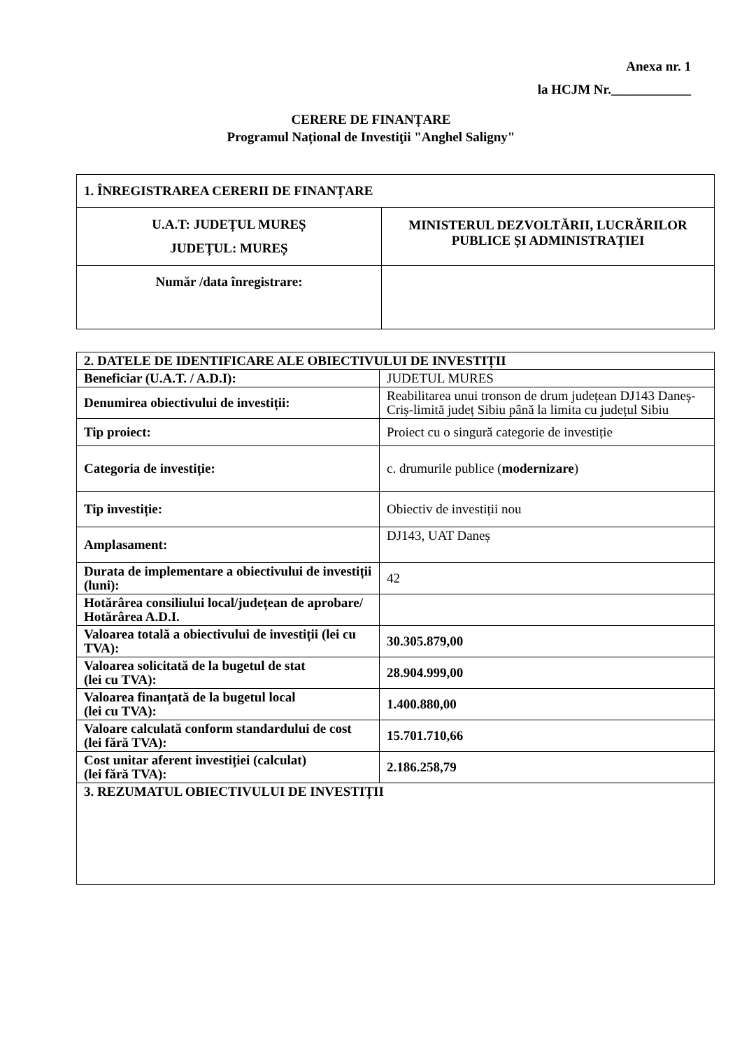Anexa nr. 1
la HCJM Nr.____________
CERERE DE FINANȚARE
Programul Național de Investiţii "Anghel Saligny"
| 1. ÎNREGISTRAREA CERERII DE FINANȚARE | |
| U.A.T: JUDEȚUL MUREȘ JUDEȚUL: MUREȘ | MINISTERUL DEZVOLTĂRII, LUCRĂRILOR PUBLICE ȘI ADMINISTRAȚIEI |
| Număr /data înregistrare: | |
| 2. DATELE DE IDENTIFICARE ALE OBIECTIVULUI DE INVESTIȚII | |
| Beneficiar (U.A.T. / A.D.I): | JUDETUL MURES |
| Denumirea obiectivului de investiții: | Reabilitarea unui tronson de drum județean DJ143 Daneș-Criș-limită județ Sibiu până la limita cu județul Sibiu |
| Tip proiect: | Proiect cu o singură categorie de investiție |
| Categoria de investiție: | c. drumurile publice ( modernizare ) |
| Tip investiție: | Obiectiv de investiții nou |
| Amplasament: | DJ143, UAT Daneș |
| Durata de implementare a obiectivului de investiții (luni): | 42 |
| Hotărârea consiliului local/județean de aprobare/ Hotărârea A.D.I. | |
| Valoarea totală a obiectivului de investiții (lei cu TVA): | 30.305.879,00 |
| Valoarea solicitată de la bugetul de stat (lei cu TVA): | 28.904.999,00 |
| Valoarea finanțată de la bugetul local (lei cu TVA): | 1.400.880,00 |
| Valoare calculată conform standardului de cost (lei fără TVA): | 15.701.710,66 |
| Cost unitar aferent investiției (calculat) (lei fără TVA): | 2.186.258,79 |
| 3. REZUMATUL OBIECTIVULUI DE INVESTIȚII | |